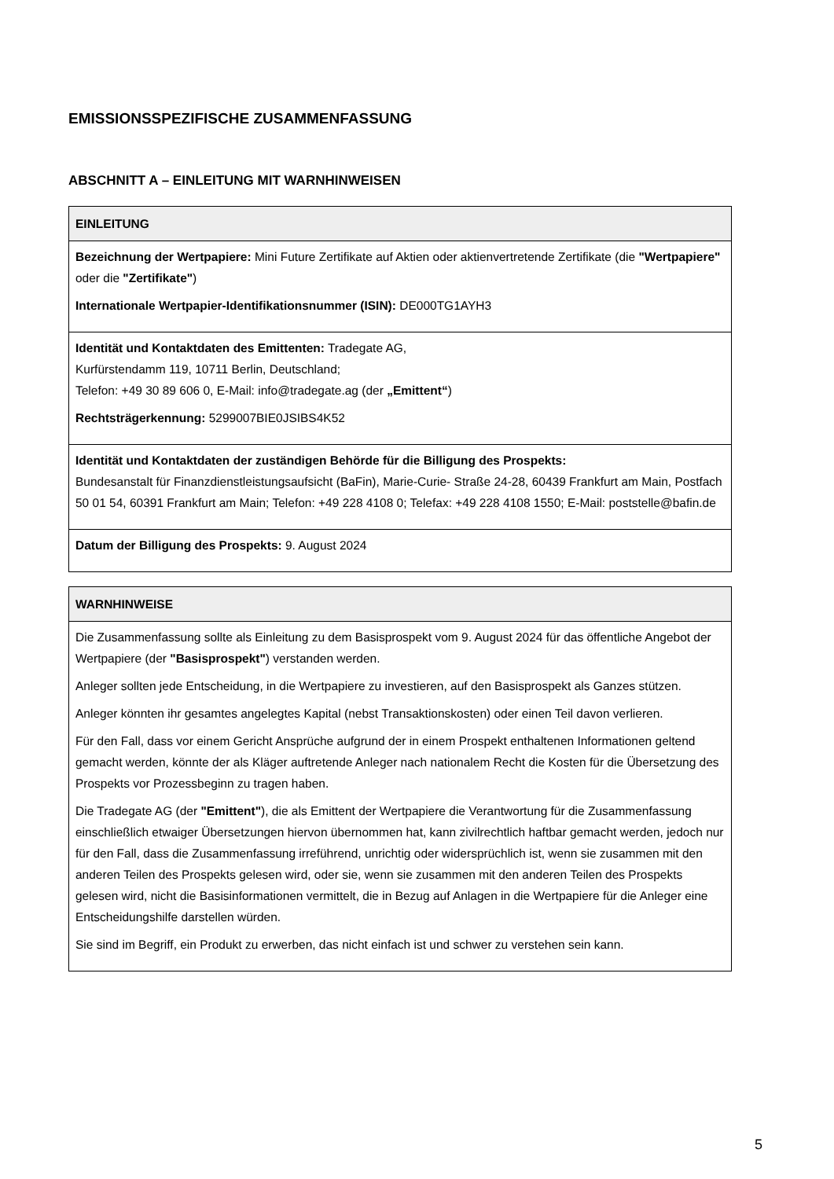EMISSIONSSPEZIFISCHE ZUSAMMENFASSUNG
ABSCHNITT A – EINLEITUNG MIT WARNHINWEISEN
| EINLEITUNG |
| --- |
| Bezeichnung der Wertpapiere: Mini Future Zertifikate auf Aktien oder aktienvertretende Zertifikate (die "Wertpapiere" oder die "Zertifikate" ) Internationale Wertpapier-Identifikationsnummer (ISIN): DE000TG1AYH3 |
| Identität und Kontaktdaten des Emittenten: Tradegate AG, Kurfürstendamm 119, 10711 Berlin, Deutschland; Telefon: +49 30 89 606 0, E-Mail: info@tradegate.ag (der „Emittent“ ) Rechtsträgerkennung: 5299007BIE0JSIBS4K52 |
| Identität und Kontaktdaten der zuständigen Behörde für die Billigung des Prospekts: Bundesanstalt für Finanzdienstleistungsaufsicht (BaFin), Marie-Curie- Straße 24-28, 60439 Frankfurt am Main, Postfach 50 01 54, 60391 Frankfurt am Main; Telefon: +49 228 4108 0; Telefax: +49 228 4108 1550; E-Mail: poststelle@bafin.de |
| Datum der Billigung des Prospekts: 9. August 2024 |
| WARNHINWEISE |
| --- |
| Die Zusammenfassung sollte als Einleitung zu dem Basisprospekt vom 9. August 2024 für das öffentliche Angebot der Wertpapiere (der "Basisprospekt" ) verstanden werden. Anleger sollten jede Entscheidung, in die Wertpapiere zu investieren, auf den Basisprospekt als Ganzes stützen. Anleger könnten ihr gesamtes angelegtes Kapital (nebst Transaktionskosten) oder einen Teil davon verlieren. Für den Fall, dass vor einem Gericht Ansprüche aufgrund der in einem Prospekt enthaltenen Informationen geltend gemacht werden, könnte der als Kläger auftretende Anleger nach nationalem Recht die Kosten für die Übersetzung des Prospekts vor Prozessbeginn zu tragen haben. Die Tradegate AG (der "Emittent" ), die als Emittent der Wertpapiere die Verantwortung für die Zusammenfassung einschließlich etwaiger Übersetzungen hiervon übernommen hat, kann zivilrechtlich haftbar gemacht werden, jedoch nur für den Fall, dass die Zusammenfassung irreführend, unrichtig oder widersprüchlich ist, wenn sie zusammen mit den anderen Teilen des Prospekts gelesen wird, oder sie, wenn sie zusammen mit den anderen Teilen des Prospekts gelesen wird, nicht die Basisinformationen vermittelt, die in Bezug auf Anlagen in die Wertpapiere für die Anleger eine Entscheidungshilfe darstellen würden. Sie sind im Begriff, ein Produkt zu erwerben, das nicht einfach ist und schwer zu verstehen sein kann. |
5